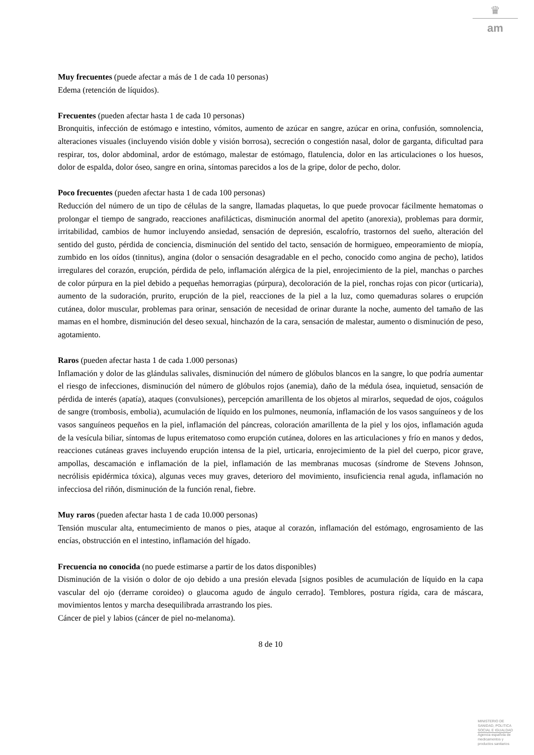♛
am
Muy frecuentes (puede afectar a más de 1 de cada 10 personas)
Edema (retención de líquidos).
Frecuentes (pueden afectar hasta 1 de cada 10 personas)
Bronquitis, infección de estómago e intestino, vómitos, aumento de azúcar en sangre, azúcar en orina, confusión, somnolencia, alteraciones visuales (incluyendo visión doble y visión borrosa), secreción o congestión nasal, dolor de garganta, dificultad para respirar, tos, dolor abdominal, ardor de estómago, malestar de estómago, flatulencia, dolor en las articulaciones o los huesos, dolor de espalda, dolor óseo, sangre en orina, síntomas parecidos a los de la gripe, dolor de pecho, dolor.
Poco frecuentes (pueden afectar hasta 1 de cada 100 personas)
Reducción del número de un tipo de células de la sangre, llamadas plaquetas, lo que puede provocar fácilmente hematomas o prolongar el tiempo de sangrado, reacciones anafilácticas, disminución anormal del apetito (anorexia), problemas para dormir, irritabilidad, cambios de humor incluyendo ansiedad, sensación de depresión, escalofrío, trastornos del sueño, alteración del sentido del gusto, pérdida de conciencia, disminución del sentido del tacto, sensación de hormigueo, empeoramiento de miopía, zumbido en los oídos (tinnitus), angina (dolor o sensación desagradable en el pecho, conocido como angina de pecho), latidos irregulares del corazón, erupción, pérdida de pelo, inflamación alérgica de la piel, enrojecimiento de la piel, manchas o parches de color púrpura en la piel debido a pequeñas hemorragias (púrpura), decoloración de la piel, ronchas rojas con picor (urticaria), aumento de la sudoración, prurito, erupción de la piel, reacciones de la piel a la luz, como quemaduras solares o erupción cutánea, dolor muscular, problemas para orinar, sensación de necesidad de orinar durante la noche, aumento del tamaño de las mamas en el hombre, disminución del deseo sexual, hinchazón de la cara, sensación de malestar, aumento o disminución de peso, agotamiento.
Raros (pueden afectar hasta 1 de cada 1.000 personas)
Inflamación y dolor de las glándulas salivales, disminución del número de glóbulos blancos en la sangre, lo que podría aumentar el riesgo de infecciones, disminución del número de glóbulos rojos (anemia), daño de la médula ósea, inquietud, sensación de pérdida de interés (apatía), ataques (convulsiones), percepción amarillenta de los objetos al mirarlos, sequedad de ojos, coágulos de sangre (trombosis, embolia), acumulación de líquido en los pulmones, neumonía, inflamación de los vasos sanguíneos y de los vasos sanguíneos pequeños en la piel, inflamación del páncreas, coloración amarillenta de la piel y los ojos, inflamación aguda de la vesícula biliar, síntomas de lupus eritematoso como erupción cutánea, dolores en las articulaciones y frío en manos y dedos, reacciones cutáneas graves incluyendo erupción intensa de la piel, urticaria, enrojecimiento de la piel del cuerpo, picor grave, ampollas, descamación e inflamación de la piel, inflamación de las membranas mucosas (síndrome de Stevens Johnson, necrólisis epidérmica tóxica), algunas veces muy graves, deterioro del movimiento, insuficiencia renal aguda, inflamación no infecciosa del riñón, disminución de la función renal, fiebre.
Muy raros (pueden afectar hasta 1 de cada 10.000 personas)
Tensión muscular alta, entumecimiento de manos o pies, ataque al corazón, inflamación del estómago, engrosamiento de las encías, obstrucción en el intestino, inflamación del hígado.
Frecuencia no conocida (no puede estimarse a partir de los datos disponibles)
Disminución de la visión o dolor de ojo debido a una presión elevada [signos posibles de acumulación de líquido en la capa vascular del ojo (derrame coroideo) o glaucoma agudo de ángulo cerrado]. Temblores, postura rígida, cara de máscara, movimientos lentos y marcha desequilibrada arrastrando los pies.
Cáncer de piel y labios (cáncer de piel no-melanoma).
8 de 10
MINISTERIO DE
SANIDAD, POLITICA
SOCIAL E IGUALDAD
Agencia española de
medicamentos y
productos sanitarios